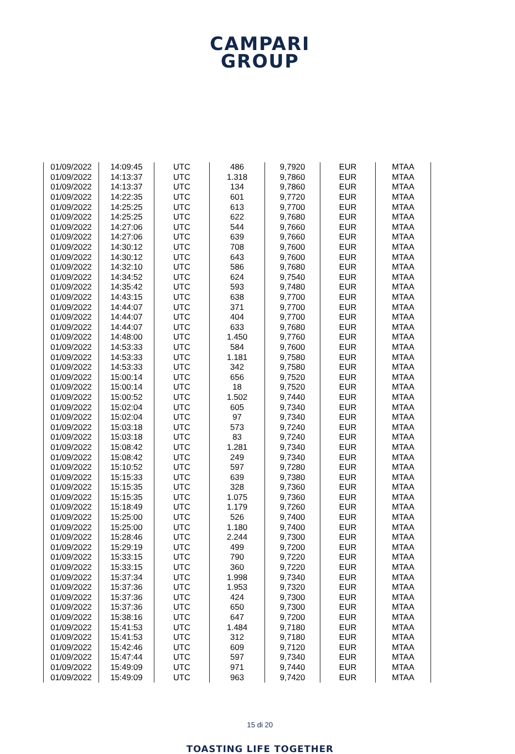CAMPARI
GROUP
| 01/09/2022 | 14:09:45 | UTC | 486 | 9,7920 | EUR | MTAA |
| 01/09/2022 | 14:13:37 | UTC | 1.318 | 9,7860 | EUR | MTAA |
| 01/09/2022 | 14:13:37 | UTC | 134 | 9,7860 | EUR | MTAA |
| 01/09/2022 | 14:22:35 | UTC | 601 | 9,7720 | EUR | MTAA |
| 01/09/2022 | 14:25:25 | UTC | 613 | 9,7700 | EUR | MTAA |
| 01/09/2022 | 14:25:25 | UTC | 622 | 9,7680 | EUR | MTAA |
| 01/09/2022 | 14:27:06 | UTC | 544 | 9,7660 | EUR | MTAA |
| 01/09/2022 | 14:27:06 | UTC | 639 | 9,7660 | EUR | MTAA |
| 01/09/2022 | 14:30:12 | UTC | 708 | 9,7600 | EUR | MTAA |
| 01/09/2022 | 14:30:12 | UTC | 643 | 9,7600 | EUR | MTAA |
| 01/09/2022 | 14:32:10 | UTC | 586 | 9,7680 | EUR | MTAA |
| 01/09/2022 | 14:34:52 | UTC | 624 | 9,7540 | EUR | MTAA |
| 01/09/2022 | 14:35:42 | UTC | 593 | 9,7480 | EUR | MTAA |
| 01/09/2022 | 14:43:15 | UTC | 638 | 9,7700 | EUR | MTAA |
| 01/09/2022 | 14:44:07 | UTC | 371 | 9,7700 | EUR | MTAA |
| 01/09/2022 | 14:44:07 | UTC | 404 | 9,7700 | EUR | MTAA |
| 01/09/2022 | 14:44:07 | UTC | 633 | 9,7680 | EUR | MTAA |
| 01/09/2022 | 14:48:00 | UTC | 1.450 | 9,7760 | EUR | MTAA |
| 01/09/2022 | 14:53:33 | UTC | 584 | 9,7600 | EUR | MTAA |
| 01/09/2022 | 14:53:33 | UTC | 1.181 | 9,7580 | EUR | MTAA |
| 01/09/2022 | 14:53:33 | UTC | 342 | 9,7580 | EUR | MTAA |
| 01/09/2022 | 15:00:14 | UTC | 656 | 9,7520 | EUR | MTAA |
| 01/09/2022 | 15:00:14 | UTC | 18 | 9,7520 | EUR | MTAA |
| 01/09/2022 | 15:00:52 | UTC | 1.502 | 9,7440 | EUR | MTAA |
| 01/09/2022 | 15:02:04 | UTC | 605 | 9,7340 | EUR | MTAA |
| 01/09/2022 | 15:02:04 | UTC | 97 | 9,7340 | EUR | MTAA |
| 01/09/2022 | 15:03:18 | UTC | 573 | 9,7240 | EUR | MTAA |
| 01/09/2022 | 15:03:18 | UTC | 83 | 9,7240 | EUR | MTAA |
| 01/09/2022 | 15:08:42 | UTC | 1.281 | 9,7340 | EUR | MTAA |
| 01/09/2022 | 15:08:42 | UTC | 249 | 9,7340 | EUR | MTAA |
| 01/09/2022 | 15:10:52 | UTC | 597 | 9,7280 | EUR | MTAA |
| 01/09/2022 | 15:15:33 | UTC | 639 | 9,7380 | EUR | MTAA |
| 01/09/2022 | 15:15:35 | UTC | 328 | 9,7360 | EUR | MTAA |
| 01/09/2022 | 15:15:35 | UTC | 1.075 | 9,7360 | EUR | MTAA |
| 01/09/2022 | 15:18:49 | UTC | 1.179 | 9,7260 | EUR | MTAA |
| 01/09/2022 | 15:25:00 | UTC | 526 | 9,7400 | EUR | MTAA |
| 01/09/2022 | 15:25:00 | UTC | 1.180 | 9,7400 | EUR | MTAA |
| 01/09/2022 | 15:28:46 | UTC | 2.244 | 9,7300 | EUR | MTAA |
| 01/09/2022 | 15:29:19 | UTC | 499 | 9,7200 | EUR | MTAA |
| 01/09/2022 | 15:33:15 | UTC | 790 | 9,7220 | EUR | MTAA |
| 01/09/2022 | 15:33:15 | UTC | 360 | 9,7220 | EUR | MTAA |
| 01/09/2022 | 15:37:34 | UTC | 1.998 | 9,7340 | EUR | MTAA |
| 01/09/2022 | 15:37:36 | UTC | 1.953 | 9,7320 | EUR | MTAA |
| 01/09/2022 | 15:37:36 | UTC | 424 | 9,7300 | EUR | MTAA |
| 01/09/2022 | 15:37:36 | UTC | 650 | 9,7300 | EUR | MTAA |
| 01/09/2022 | 15:38:16 | UTC | 647 | 9,7200 | EUR | MTAA |
| 01/09/2022 | 15:41:53 | UTC | 1.484 | 9,7180 | EUR | MTAA |
| 01/09/2022 | 15:41:53 | UTC | 312 | 9,7180 | EUR | MTAA |
| 01/09/2022 | 15:42:46 | UTC | 609 | 9,7120 | EUR | MTAA |
| 01/09/2022 | 15:47:44 | UTC | 597 | 9,7340 | EUR | MTAA |
| 01/09/2022 | 15:49:09 | UTC | 971 | 9,7440 | EUR | MTAA |
| 01/09/2022 | 15:49:09 | UTC | 963 | 9,7420 | EUR | MTAA |
15 di 20
TOASTING LIFE TOGETHER